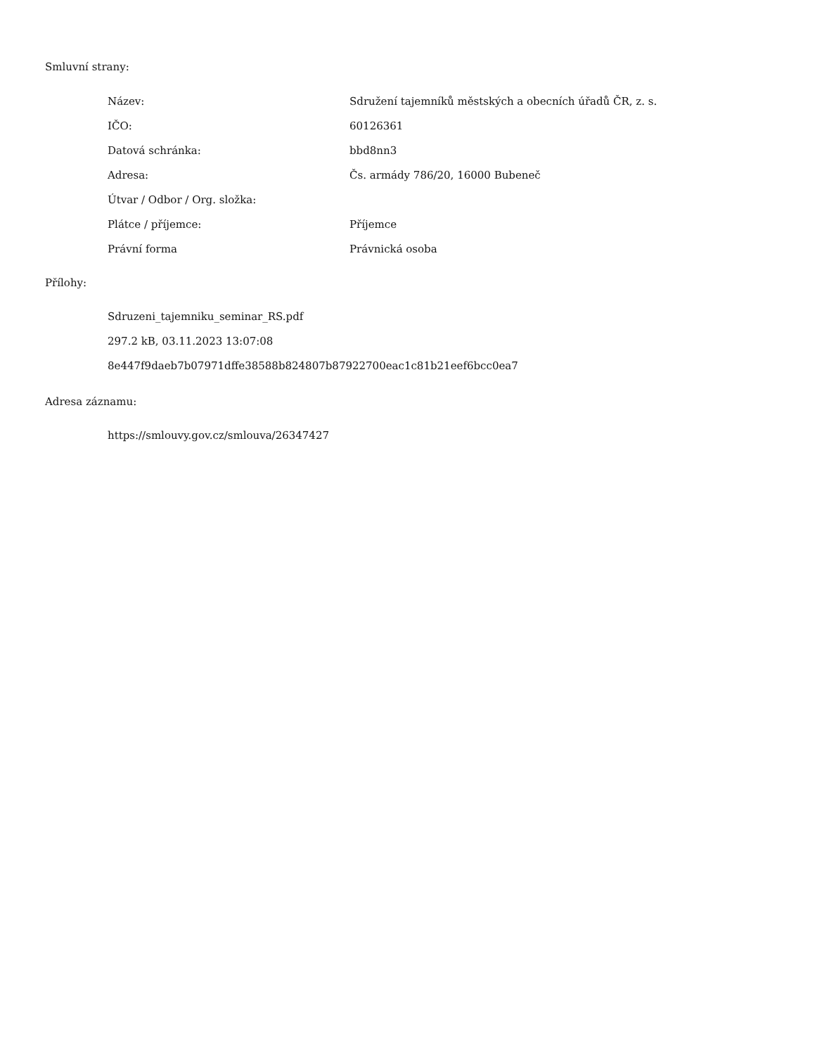Smluvní strany:
| Název: | Sdružení tajemníků městských a obecních úřadů ČR, z. s. |
| IČO: | 60126361 |
| Datová schránka: | bbd8nn3 |
| Adresa: | Čs. armády 786/20, 16000 Bubeneč |
| Útvar / Odbor / Org. složka: | |
| Plátce / příjemce: | Příjemce |
| Právní forma | Právnická osoba |
Přílohy:
Sdruzeni_tajemniku_seminar_RS.pdf
297.2 kB, 03.11.2023 13:07:08
8e447f9daeb7b07971dffe38588b824807b87922700eac1c81b21eef6bcc0ea7
Adresa záznamu:
https://smlouvy.gov.cz/smlouva/26347427